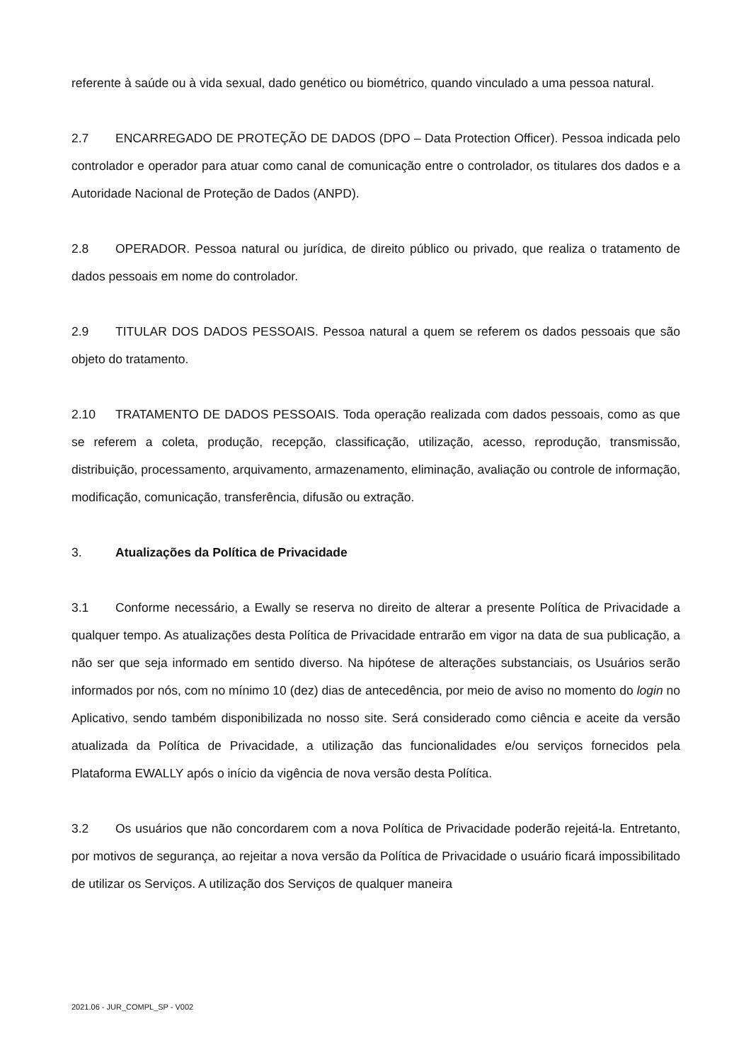referente à saúde ou à vida sexual, dado genético ou biométrico, quando vinculado a uma pessoa natural.
2.7 ENCARREGADO DE PROTEÇÃO DE DADOS (DPO – Data Protection Officer). Pessoa indicada pelo controlador e operador para atuar como canal de comunicação entre o controlador, os titulares dos dados e a Autoridade Nacional de Proteção de Dados (ANPD).
2.8 OPERADOR. Pessoa natural ou jurídica, de direito público ou privado, que realiza o tratamento de dados pessoais em nome do controlador.
2.9 TITULAR DOS DADOS PESSOAIS. Pessoa natural a quem se referem os dados pessoais que são objeto do tratamento.
2.10 TRATAMENTO DE DADOS PESSOAIS. Toda operação realizada com dados pessoais, como as que se referem a coleta, produção, recepção, classificação, utilização, acesso, reprodução, transmissão, distribuição, processamento, arquivamento, armazenamento, eliminação, avaliação ou controle de informação, modificação, comunicação, transferência, difusão ou extração.
3. Atualizações da Política de Privacidade
3.1 Conforme necessário, a Ewally se reserva no direito de alterar a presente Política de Privacidade a qualquer tempo. As atualizações desta Política de Privacidade entrarão em vigor na data de sua publicação, a não ser que seja informado em sentido diverso. Na hipótese de alterações substanciais, os Usuários serão informados por nós, com no mínimo 10 (dez) dias de antecedência, por meio de aviso no momento do login no Aplicativo, sendo também disponibilizada no nosso site. Será considerado como ciência e aceite da versão atualizada da Política de Privacidade, a utilização das funcionalidades e/ou serviços fornecidos pela Plataforma EWALLY após o início da vigência de nova versão desta Política.
3.2 Os usuários que não concordarem com a nova Política de Privacidade poderão rejeitá-la. Entretanto, por motivos de segurança, ao rejeitar a nova versão da Política de Privacidade o usuário ficará impossibilitado de utilizar os Serviços. A utilização dos Serviços de qualquer maneira
2021.06 - JUR_COMPL_SP - V002